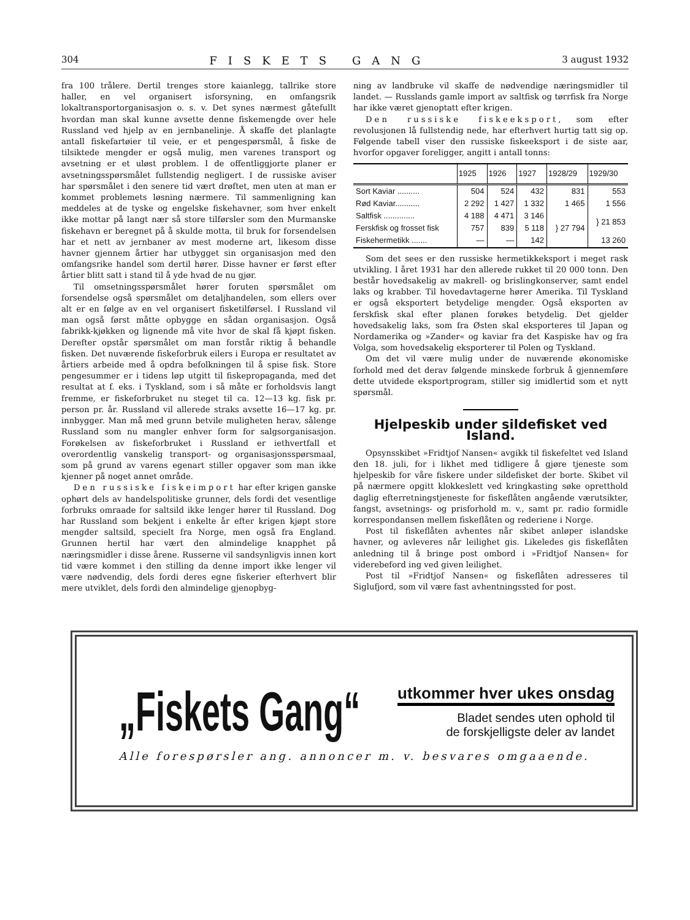304 FISKETS GANG 3 august 1932
fra 100 trålere. Dertil trenges store kaianlegg, tallrike store haller, en vel organisert isforsyning, en omfangsrik lokaltransportorganisasjon o. s. v. Det synes nærmest gåtefullt hvordan man skal kunne avsette denne fiskemengde over hele Russland ved hjelp av en jernbanelinje. Å skaffe det planlagte antall fiskefartøier til veie, er et pengespørsmål, å fiske de tilsiktede mengder er også mulig, men varenes transport og avsetning er et uløst problem. I de offentliggjorte planer er avsetningsspørsmålet fullstendig negligert. I de russiske aviser har spørsmålet i den senere tid vært drøftet, men uten at man er kommet problemets løsning nærmere. Til sammenligning kan meddeles at de tyske og engelske fiskehavner, som hver enkelt ikke mottar på langt nær så store tilførsler som den Murmanske fiskehavn er beregnet på å skulde motta, til bruk for forsendelsen har et nett av jernbaner av mest moderne art, likesom disse havner gjennem årtier har utbygget sin organisasjon med den omfangsrike handel som dertil hører. Disse havner er først efter årtier blitt satt i stand til å yde hvad de nu gjør.
Til omsetningsspørsmålet hører foruten spørsmålet om forsendelse også spørsmålet om detaljhandelen, som ellers over alt er en følge av en vel organisert fisketilførsel. I Russland vil man også først måtte opbygge en sådan organisasjon. Også fabrikk-kjøkken og lignende må vite hvor de skal få kjøpt fisken. Derefter opstår spørsmålet om man forstår riktig å behandle fisken. Det nuværende fiskeforbruk eilers i Europa er resultatet av årtiers arbeide med å opdra befolkningen til å spise fisk. Store pengesummer er i tidens løp utgitt til fiskepropaganda, med det resultat at f. eks. i Tyskland, som i så måte er forholdsvis langt fremme, er fiskeforbruket nu steget til ca. 12—13 kg. fisk pr. person pr. år. Russland vil allerede straks avsette 16—17 kg. pr. innbygger. Man må med grunn betvile muligheten herav, sålenge Russland som nu mangler enhver form for salgsorganisasjon. Forøkelsen av fiskeforbruket i Russland er iethvertfall et overordentlig vanskelig transport- og organisasjonsspørsmaal, som på grund av varens egenart stiller opgaver som man ikke kjenner på noget annet område.
Den russiske fiskeimport har efter krigen ganske ophørt dels av handelspolitiske grunner, dels fordi det vesentlige forbruks omraade for saltsild ikke lenger hører til Russland. Dog har Russland som bekjent i enkelte år efter krigen kjøpt store mengder saltsild, specielt fra Norge, men også fra England. Grunnen hertil har vært den almindelige knapphet på næringsmidler i disse årene. Russerne vil sandsynligvis innen kort tid være kommet i den stilling da denne import ikke lenger vil være nødvendig, dels fordi deres egne fiskerier efterhvert blir mere utviklet, dels fordi den almindelige gjenopbyg-
ning av landbruke vil skaffe de nødvendige næringsmidler til landet. — Russlands gamle import av saltfisk og tørrfisk fra Norge har ikke været gjenoptatt efter krigen.
Den russiske fiskeeksport, som efter revolusjonen lå fullstendig nede, har efterhvert hurtig tatt sig op. Følgende tabell viser den russiske fiskeeksport i de siste aar, hvorfor opgaver foreligger, angitt i antall tonns:
| | 1925 | 1926 | 1927 | 1928/29 | 1929/30 |
| --- | --- | --- | --- | --- | --- |
| Sort Kaviar .......... | 504 | 524 | 432 | 831 | 553 |
| Rød Kaviar........... | 2 292 | 1 427 | 1 332 | 1 465 | 1 556 |
| Saltfisk .............. | 4 188 | 4 471 | 3 146 | } 27 794 | } 21 853 |
| Ferskfisk og frosset fisk | 757 | 839 | 5 118 | | |
| Fiskehermetikk ....... | — | — | 142 | | 13 260 |
Som det sees er den russiske hermetikkeksport i meget rask utvikling. I året 1931 har den allerede rukket til 20 000 tonn. Den består hovedsakelig av makrell- og brislingkonserver, samt endel laks og krabber. Til hovedavtagerne hører Amerika. Til Tyskland er også eksportert betydelige mengder. Også eksporten av ferskfisk skal efter planen forøkes betydelig. Det gjelder hovedsakelig laks, som fra Østen skal eksporteres til Japan og Nordamerika og »Zander« og kaviar fra det Kaspiske hav og fra Volga, som hovedsakelig eksporterer til Polen og Tyskland.
Om det vil være mulig under de nuværende økonomiske forhold med det derav følgende minskede forbruk å gjennemføre dette utvidede eksportprogram, stiller sig imidlertid som et nytt spørsmål.
Hjelpeskib under sildefisket ved Island.
Opsynsskibet »Fridtjof Nansen« avgikk til fiskefeltet ved Island den 18. juli, for i likhet med tidligere å gjøre tjeneste som hjelpeskib for våre fiskere under sildefisket der borte. Skibet vil på nærmere opgitt klokkeslett ved kringkasting søke opretthold daglig efterretningstjeneste for fiskeflåten angående værutsikter, fangst, avsetnings- og prisforhold m. v., samt pr. radio formidle korrespondansen mellem fiskeflåten og rederiene i Norge.
Post til fiskeflåten avhentes når skibet anløper islandske havner, og avleveres når leilighet gis. Likeledes gis fiskeflåten anledning til å bringe post ombord i »Fridtjof Nansen« for viderebeford ing ved given leilighet.
Post til »Fridtjof Nansen« og fiskeflåten adresseres til Siglufjord, som vil være fast avhentningssted for post.
„Fiskets Gang“
utkommer hver ukes onsdag
Bladet sendes uten ophold til
de forskjelligste deler av landet
Alle forespørsler ang. annoncer m. v. besvares omgaaende.